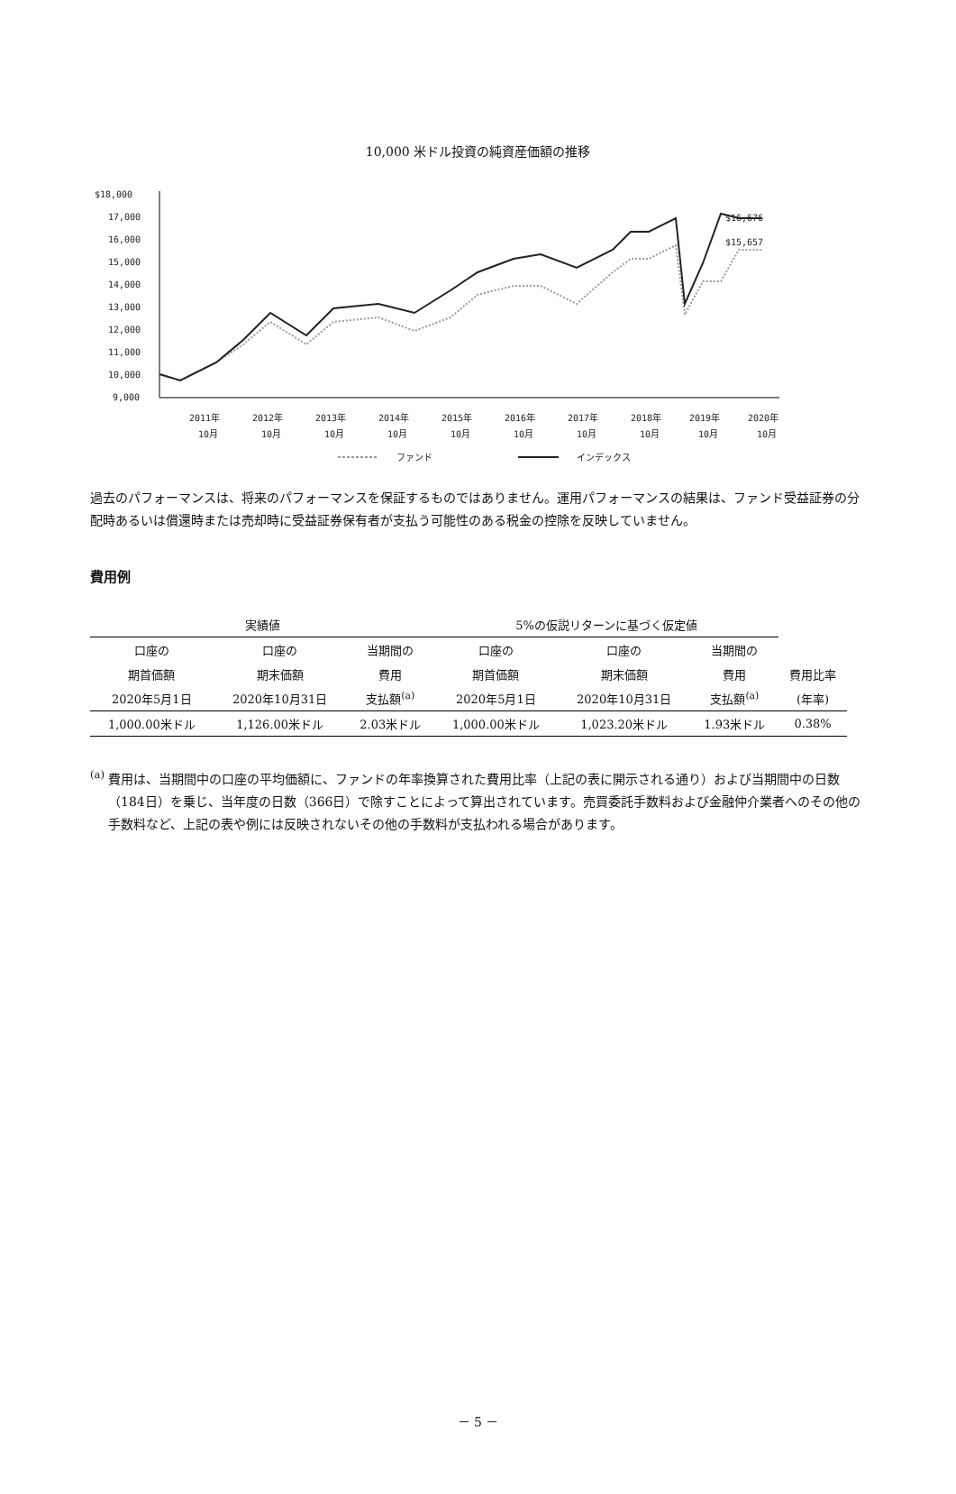10,000 米ドル投資の純資産価額の推移
$18,000
17,000
16,000
15,000
14,000
13,000
12,000
11,000
10,000
9,000
$16,676
$15,657
2011年
2012年
2013年
2014年
2015年
2016年
2017年
2018年
2019年
2020年
10月
10月
10月
10月
10月
10月
10月
10月
10月
10月
ファンド
インデックス
過去のパフォーマンスは、将来のパフォーマンスを保証するものではありません。運用パフォーマンスの結果は、ファンド受益証券の分配時あるいは償還時または売却時に受益証券保有者が支払う可能性のある税金の控除を反映していません。
費用例
| 実績値 | | | 5%の仮説リターンに基づく仮定値 | | | |
| 口座の | 口座の | 当期間の | 口座の | 口座の | 当期間の | |
| 期首価額 | 期末価額 | 費用 | 期首価額 | 期末価額 | 費用 | 費用比率 |
| 2020年5月1日 | 2020年10月31日 | 支払額<sup>(a)</sup> | 2020年5月1日 | 2020年10月31日 | 支払額<sup>(a)</sup> | (年率) |
| 1,000.00米ドル | 1,126.00米ドル | 2.03米ドル | 1,000.00米ドル | 1,023.20米ドル | 1.93米ドル | 0.38% |
<sup>(a)</sup> 費用は、当期間中の口座の平均価額に、ファンドの年率換算された費用比率（上記の表に開示される通り）および当期間中の日数（184日）を乗じ、当年度の日数（366日）で除すことによって算出されています。売買委託手数料および金融仲介業者へのその他の手数料など、上記の表や例には反映されないその他の手数料が支払われる場合があります。
－ 5 －